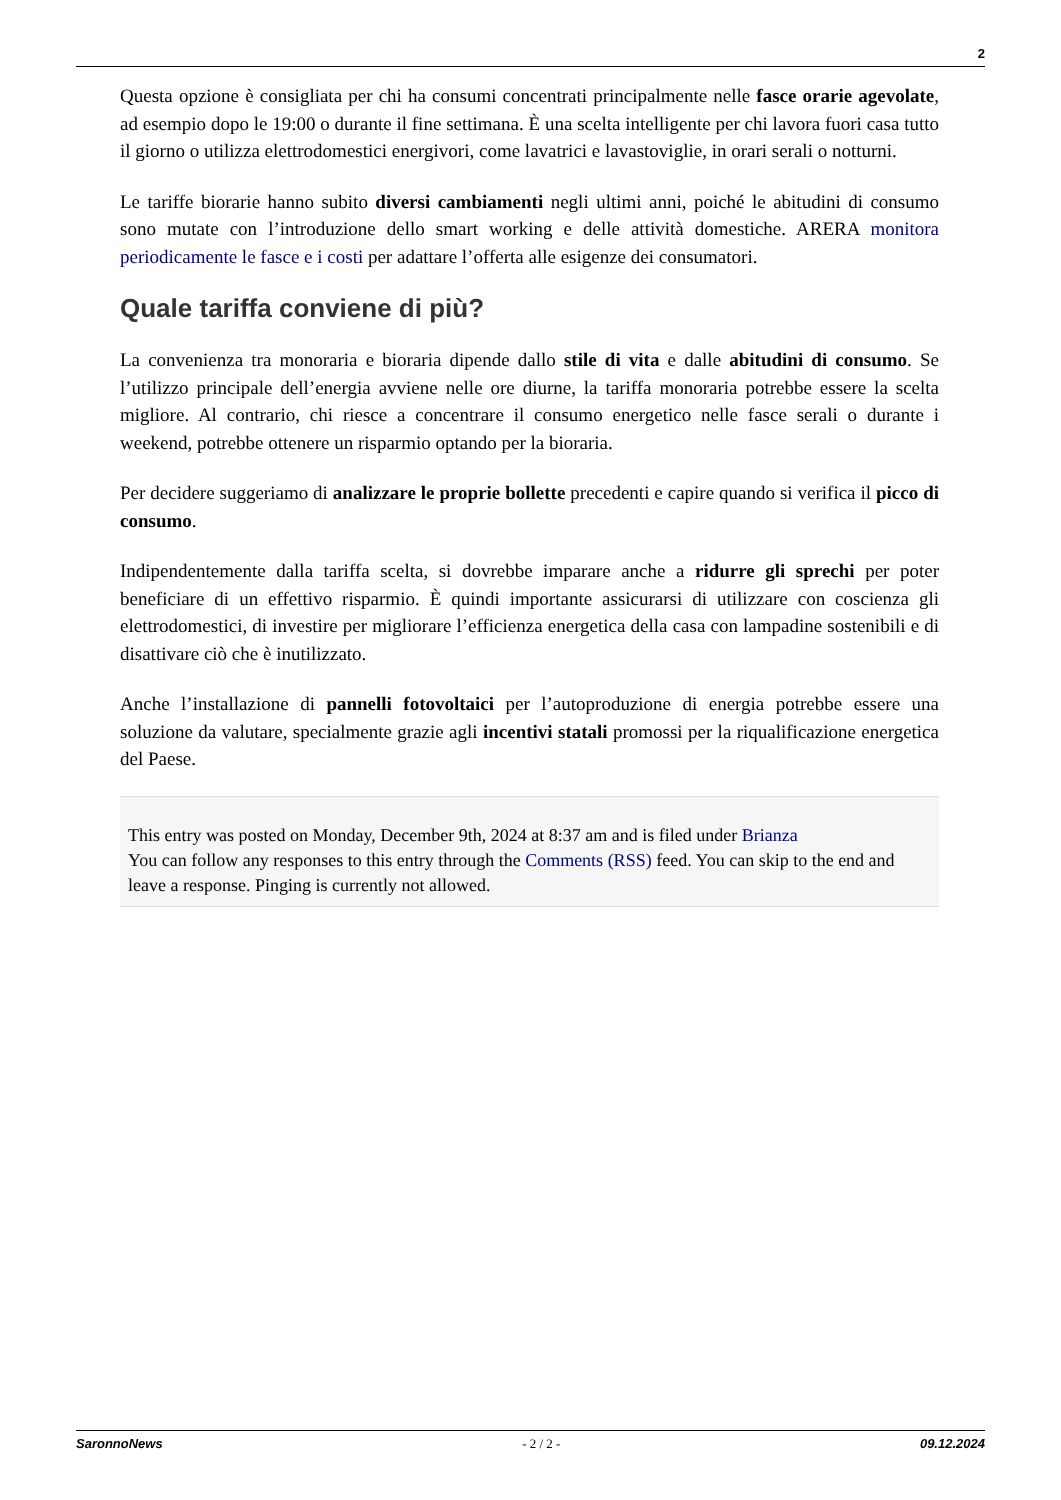2
Questa opzione è consigliata per chi ha consumi concentrati principalmente nelle fasce orarie agevolate, ad esempio dopo le 19:00 o durante il fine settimana. È una scelta intelligente per chi lavora fuori casa tutto il giorno o utilizza elettrodomestici energivori, come lavatrici e lavastoviglie, in orari serali o notturni.
Le tariffe biorarie hanno subito diversi cambiamenti negli ultimi anni, poiché le abitudini di consumo sono mutate con l’introduzione dello smart working e delle attività domestiche. ARERA monitora periodicamente le fasce e i costi per adattare l’offerta alle esigenze dei consumatori.
Quale tariffa conviene di più?
La convenienza tra monoraria e bioraria dipende dallo stile di vita e dalle abitudini di consumo. Se l’utilizzo principale dell’energia avviene nelle ore diurne, la tariffa monoraria potrebbe essere la scelta migliore. Al contrario, chi riesce a concentrare il consumo energetico nelle fasce serali o durante i weekend, potrebbe ottenere un risparmio optando per la bioraria.
Per decidere suggeriamo di analizzare le proprie bollette precedenti e capire quando si verifica il picco di consumo.
Indipendentemente dalla tariffa scelta, si dovrebbe imparare anche a ridurre gli sprechi per poter beneficiare di un effettivo risparmio. È quindi importante assicurarsi di utilizzare con coscienza gli elettrodomestici, di investire per migliorare l’efficienza energetica della casa con lampadine sostenibili e di disattivare ciò che è inutilizzato.
Anche l’installazione di pannelli fotovoltaici per l’autoproduzione di energia potrebbe essere una soluzione da valutare, specialmente grazie agli incentivi statali promossi per la riqualificazione energetica del Paese.
This entry was posted on Monday, December 9th, 2024 at 8:37 am and is filed under Brianza
You can follow any responses to this entry through the Comments (RSS) feed. You can skip to the end and leave a response. Pinging is currently not allowed.
SaronnoNews - 2 / 2 - 09.12.2024